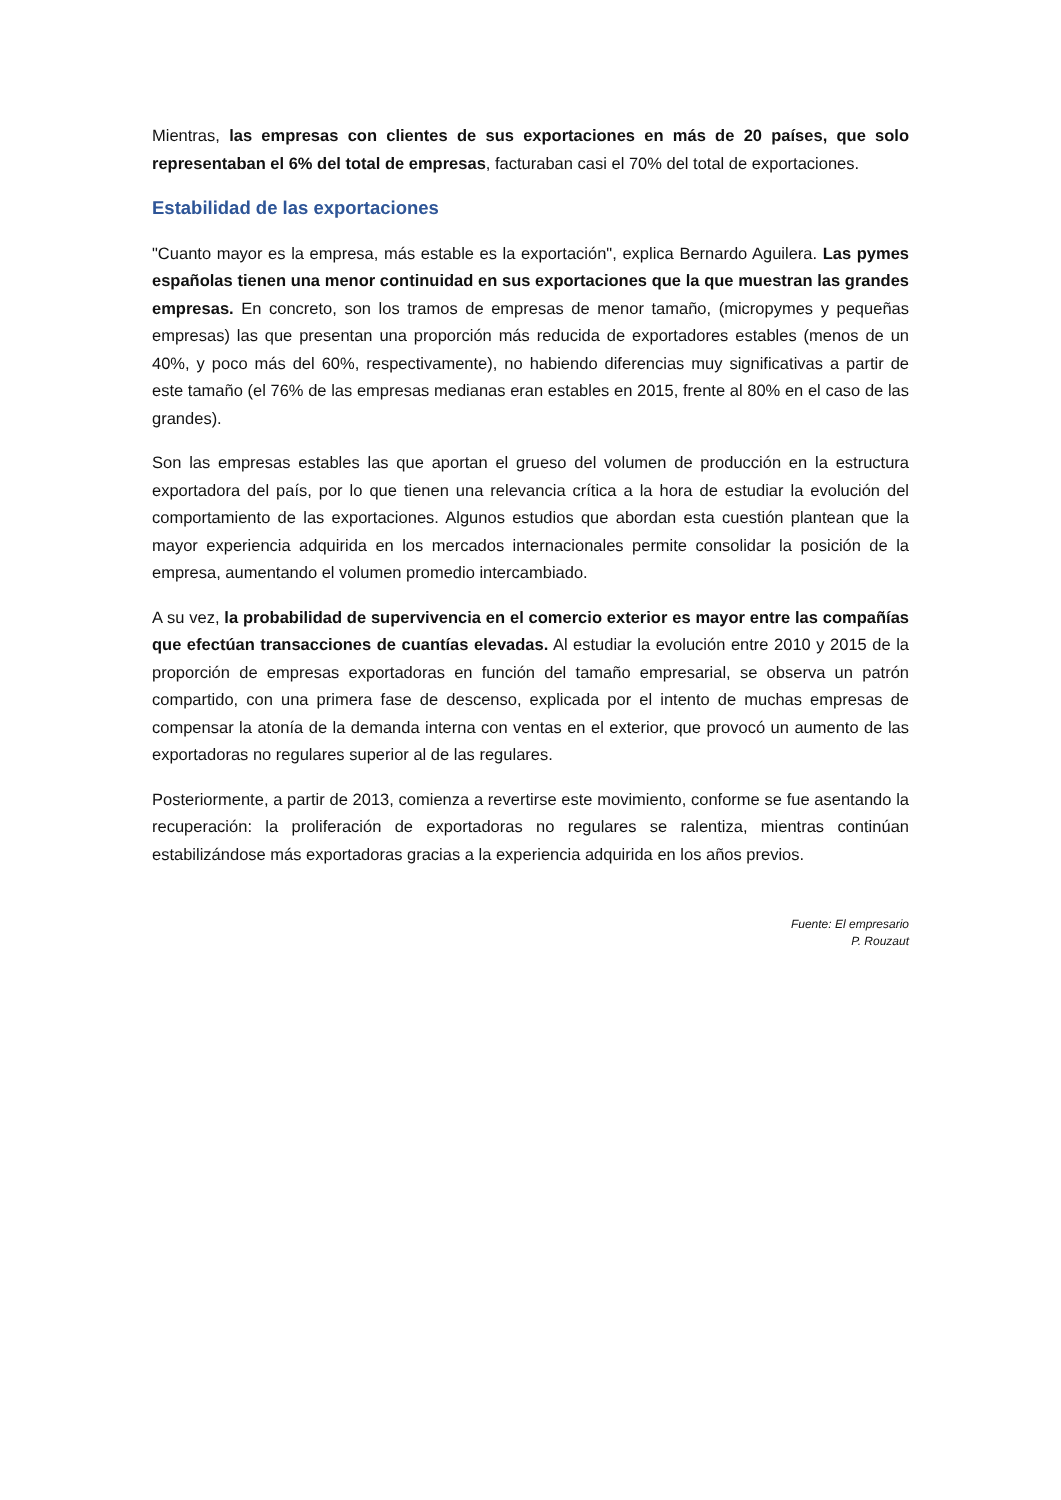Mientras, las empresas con clientes de sus exportaciones en más de 20 países, que solo representaban el 6% del total de empresas, facturaban casi el 70% del total de exportaciones.
Estabilidad de las exportaciones
"Cuanto mayor es la empresa, más estable es la exportación", explica Bernardo Aguilera. Las pymes españolas tienen una menor continuidad en sus exportaciones que la que muestran las grandes empresas. En concreto, son los tramos de empresas de menor tamaño, (micropymes y pequeñas empresas) las que presentan una proporción más reducida de exportadores estables (menos de un 40%, y poco más del 60%, respectivamente), no habiendo diferencias muy significativas a partir de este tamaño (el 76% de las empresas medianas eran estables en 2015, frente al 80% en el caso de las grandes).
Son las empresas estables las que aportan el grueso del volumen de producción en la estructura exportadora del país, por lo que tienen una relevancia crítica a la hora de estudiar la evolución del comportamiento de las exportaciones. Algunos estudios que abordan esta cuestión plantean que la mayor experiencia adquirida en los mercados internacionales permite consolidar la posición de la empresa, aumentando el volumen promedio intercambiado.
A su vez, la probabilidad de supervivencia en el comercio exterior es mayor entre las compañías que efectúan transacciones de cuantías elevadas. Al estudiar la evolución entre 2010 y 2015 de la proporción de empresas exportadoras en función del tamaño empresarial, se observa un patrón compartido, con una primera fase de descenso, explicada por el intento de muchas empresas de compensar la atonía de la demanda interna con ventas en el exterior, que provocó un aumento de las exportadoras no regulares superior al de las regulares.
Posteriormente, a partir de 2013, comienza a revertirse este movimiento, conforme se fue asentando la recuperación: la proliferación de exportadoras no regulares se ralentiza, mientras continúan estabilizándose más exportadoras gracias a la experiencia adquirida en los años previos.
Fuente: El empresario
P. Rouzaut